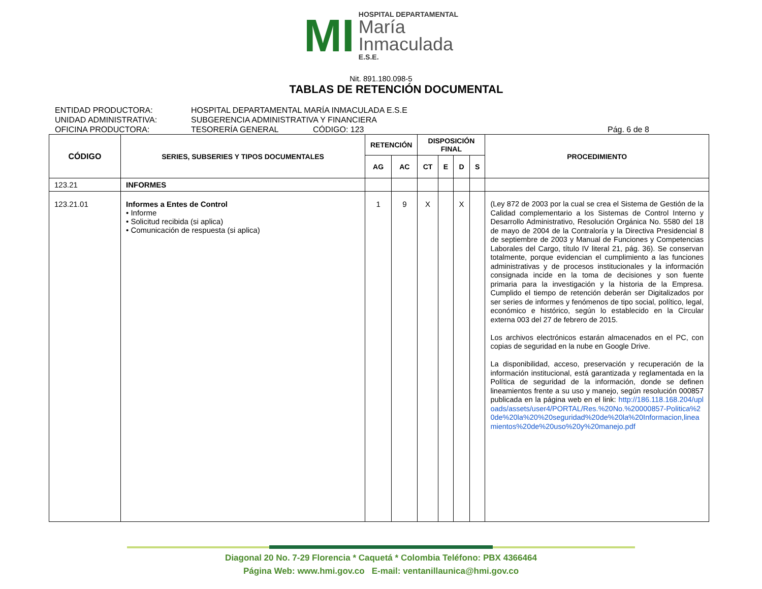MI
HOSPITAL DEPARTAMENTAL
María
Inmaculada
E.S.E.
Nit. 891.180.098-5
TABLAS DE RETENCIÓN DOCUMENTAL
ENTIDAD PRODUCTORA: HOSPITAL DEPARTAMENTAL MARÍA INMACULADA E.S.E
UNIDAD ADMINISTRATIVA: SUBGERENCIA ADMINISTRATIVA Y FINANCIERA
OFICINA PRODUCTORA: TESORERÍA GENERAL CÓDIGO: 123 Pág. 6 de 8
| CÓDIGO | SERIES, SUBSERIES Y TIPOS DOCUMENTALES | RETENCIÓN | | DISPOSICIÓN FINAL | | | | PROCEDIMIENTO |
| --- | --- | --- | --- | --- | --- | --- | --- | --- |
| | | AG | AC | CT | E | D | S | |
| 123.21 | INFORMES | | | | | | | |
| 123.21.01 | Informes a Entes de Control • Informe • Solicitud recibida (si aplica) • Comunicación de respuesta (si aplica) | 1 | 9 | X | | X | | (Ley 872 de 2003 por la cual se crea el Sistema de Gestión de la Calidad complementario a los Sistemas de Control Interno y Desarrollo Administrativo, Resolución Orgánica No. 5580 del 18 de mayo de 2004 de la Contraloría y la Directiva Presidencial 8 de septiembre de 2003 y Manual de Funciones y Competencias Laborales del Cargo, título IV literal 21, pág. 36). Se conservan totalmente, porque evidencian el cumplimiento a las funciones administrativas y de procesos institucionales y la información consignada incide en la toma de decisiones y son fuente primaria para la investigación y la historia de la Empresa. Cumplido el tiempo de retención deberán ser Digitalizados por ser series de informes y fenómenos de tipo social, político, legal, económico e histórico, según lo establecido en la Circular externa 003 del 27 de febrero de 2015. Los archivos electrónicos estarán almacenados en el PC, con copias de seguridad en la nube en Google Drive. La disponibilidad, acceso, preservación y recuperación de la información institucional, está garantizada y reglamentada en la Política de seguridad de la información, donde se definen lineamientos frente a su uso y manejo, según resolución 000857 publicada en la página web en el link: http://186.118.168.204/uploads/assets/user4/PORTAL/Res.%20No.%20000857-Politica%20de%20la%20%20seguridad%20de%20la%20Informacion,lineamientos%20de%20uso%20y%20manejo.pdf |
Diagonal 20 No. 7-29 Florencia * Caquetá * Colombia Teléfono: PBX 4366464
Página Web: www.hmi.gov.co E-mail: ventanillaunica@hmi.gov.co